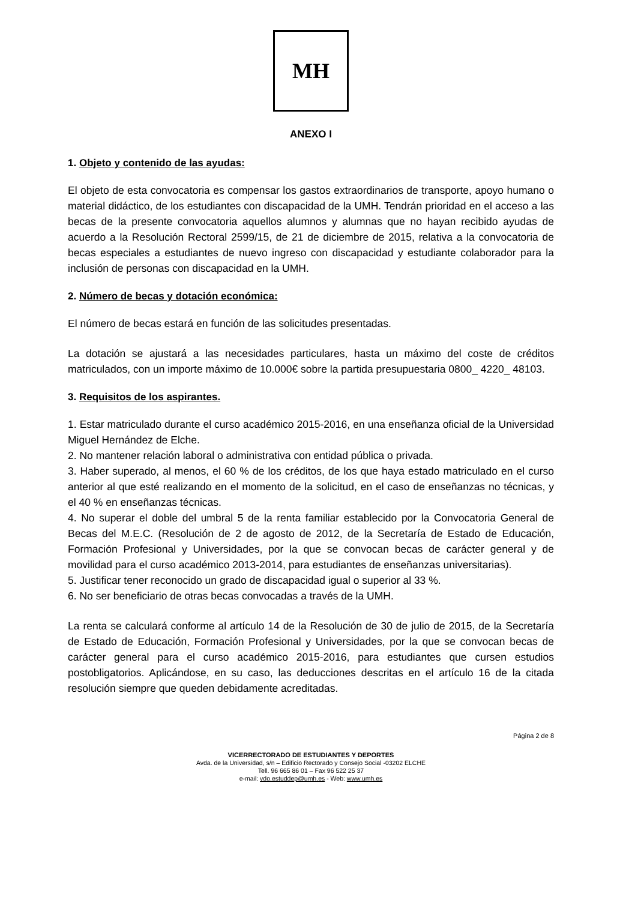MH
ANEXO I
1. Objeto y contenido de las ayudas:
El objeto de esta convocatoria es compensar los gastos extraordinarios de transporte, apoyo humano o material didáctico, de los estudiantes con discapacidad de la UMH. Tendrán prioridad en el acceso a las becas de la presente convocatoria aquellos alumnos y alumnas que no hayan recibido ayudas de acuerdo a la Resolución Rectoral 2599/15, de 21 de diciembre de 2015, relativa a la convocatoria de becas especiales a estudiantes de nuevo ingreso con discapacidad y estudiante colaborador para la inclusión de personas con discapacidad en la UMH.
2. Número de becas y dotación económica:
El número de becas estará en función de las solicitudes presentadas.
La dotación se ajustará a las necesidades particulares, hasta un máximo del coste de créditos matriculados, con un importe máximo de 10.000€ sobre la partida presupuestaria 0800_ 4220_ 48103.
3. Requisitos de los aspirantes.
1. Estar matriculado durante el curso académico 2015-2016, en una enseñanza oficial de la Universidad Miguel Hernández de Elche.
2. No mantener relación laboral o administrativa con entidad pública o privada.
3. Haber superado, al menos, el 60 % de los créditos, de los que haya estado matriculado en el curso anterior al que esté realizando en el momento de la solicitud, en el caso de enseñanzas no técnicas, y el 40 % en enseñanzas técnicas.
4. No superar el doble del umbral 5 de la renta familiar establecido por la Convocatoria General de Becas del M.E.C. (Resolución de 2 de agosto de 2012, de la Secretaría de Estado de Educación, Formación Profesional y Universidades, por la que se convocan becas de carácter general y de movilidad para el curso académico 2013-2014, para estudiantes de enseñanzas universitarias).
5. Justificar tener reconocido un grado de discapacidad igual o superior al 33 %.
6. No ser beneficiario de otras becas convocadas a través de la UMH.
La renta se calculará conforme al artículo 14 de la Resolución de 30 de julio de 2015, de la Secretaría de Estado de Educación, Formación Profesional y Universidades, por la que se convocan becas de carácter general para el curso académico 2015-2016, para estudiantes que cursen estudios postobligatorios. Aplicándose, en su caso, las deducciones descritas en el artículo 16 de la citada resolución siempre que queden debidamente acreditadas.
Página 2 de 8
VICERRECTORADO DE ESTUDIANTES Y DEPORTES
Avda. de la Universidad, s/n – Edificio Rectorado y Consejo Social -03202 ELCHE
Tell. 96 665 86 01 – Fax 96 522 25 37
e-mail: vdo.estuddep@umh.es - Web: www.umh.es